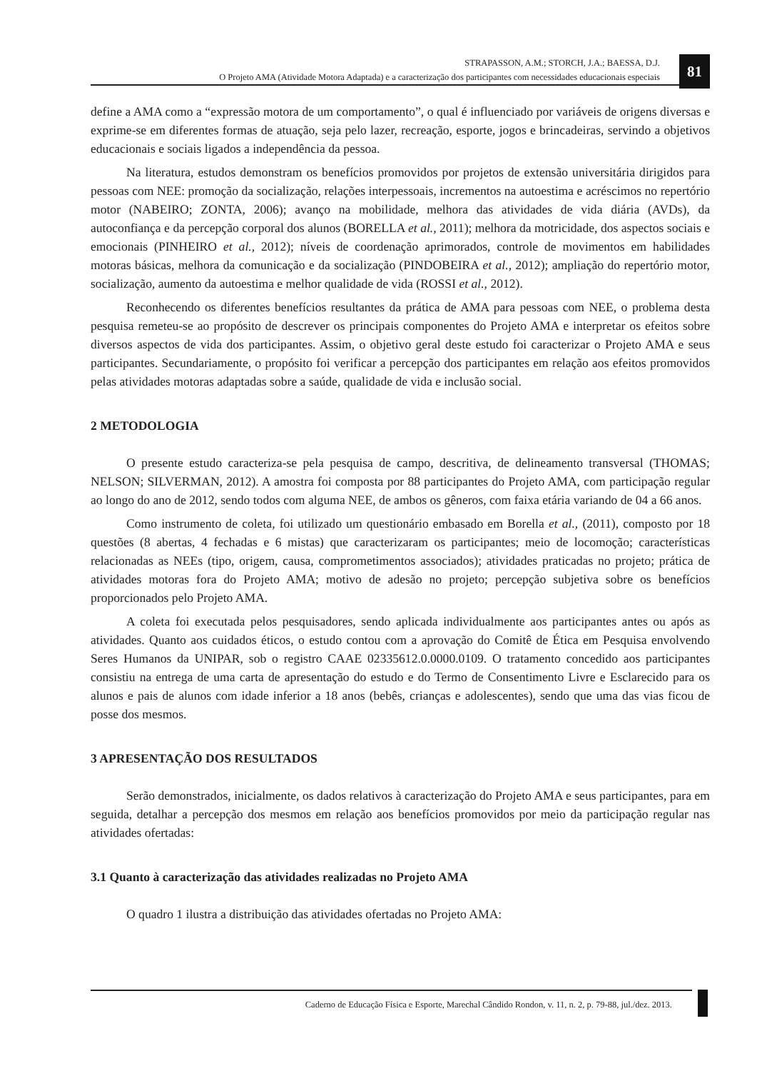STRAPASSON, A.M.; STORCH, J.A.; BAESSA, D.J.
O Projeto AMA (Atividade Motora Adaptada) e a caracterização dos participantes com necessidades educacionais especiais
81
define a AMA como a “expressão motora de um comportamento”, o qual é influenciado por variáveis de origens diversas e exprime-se em diferentes formas de atuação, seja pelo lazer, recreação, esporte, jogos e brincadeiras, servindo a objetivos educacionais e sociais ligados a independência da pessoa.
Na literatura, estudos demonstram os benefícios promovidos por projetos de extensão universitária dirigidos para pessoas com NEE: promoção da socialização, relações interpessoais, incrementos na autoestima e acréscimos no repertório motor (NABEIRO; ZONTA, 2006); avanço na mobilidade, melhora das atividades de vida diária (AVDs), da autoconfiança e da percepção corporal dos alunos (BORELLA et al., 2011); melhora da motricidade, dos aspectos sociais e emocionais (PINHEIRO et al., 2012); níveis de coordenação aprimorados, controle de movimentos em habilidades motoras básicas, melhora da comunicação e da socialização (PINDOBEIRA et al., 2012); ampliação do repertório motor, socialização, aumento da autoestima e melhor qualidade de vida (ROSSI et al., 2012).
Reconhecendo os diferentes benefícios resultantes da prática de AMA para pessoas com NEE, o problema desta pesquisa remeteu-se ao propósito de descrever os principais componentes do Projeto AMA e interpretar os efeitos sobre diversos aspectos de vida dos participantes. Assim, o objetivo geral deste estudo foi caracterizar o Projeto AMA e seus participantes. Secundariamente, o propósito foi verificar a percepção dos participantes em relação aos efeitos promovidos pelas atividades motoras adaptadas sobre a saúde, qualidade de vida e inclusão social.
2 METODOLOGIA
O presente estudo caracteriza-se pela pesquisa de campo, descritiva, de delineamento transversal (THOMAS; NELSON; SILVERMAN, 2012). A amostra foi composta por 88 participantes do Projeto AMA, com participação regular ao longo do ano de 2012, sendo todos com alguma NEE, de ambos os gêneros, com faixa etária variando de 04 a 66 anos.
Como instrumento de coleta, foi utilizado um questionário embasado em Borella et al., (2011), composto por 18 questões (8 abertas, 4 fechadas e 6 mistas) que caracterizaram os participantes; meio de locomoção; características relacionadas as NEEs (tipo, origem, causa, comprometimentos associados); atividades praticadas no projeto; prática de atividades motoras fora do Projeto AMA; motivo de adesão no projeto; percepção subjetiva sobre os benefícios proporcionados pelo Projeto AMA.
A coleta foi executada pelos pesquisadores, sendo aplicada individualmente aos participantes antes ou após as atividades. Quanto aos cuidados éticos, o estudo contou com a aprovação do Comitê de Ética em Pesquisa envolvendo Seres Humanos da UNIPAR, sob o registro CAAE 02335612.0.0000.0109. O tratamento concedido aos participantes consistiu na entrega de uma carta de apresentação do estudo e do Termo de Consentimento Livre e Esclarecido para os alunos e pais de alunos com idade inferior a 18 anos (bebês, crianças e adolescentes), sendo que uma das vias ficou de posse dos mesmos.
3 APRESENTAÇÃO DOS RESULTADOS
Serão demonstrados, inicialmente, os dados relativos à caracterização do Projeto AMA e seus participantes, para em seguida, detalhar a percepção dos mesmos em relação aos benefícios promovidos por meio da participação regular nas atividades ofertadas:
3.1 Quanto à caracterização das atividades realizadas no Projeto AMA
O quadro 1 ilustra a distribuição das atividades ofertadas no Projeto AMA:
Caderno de Educação Física e Esporte, Marechal Cândido Rondon, v. 11, n. 2, p. 79-88, jul./dez. 2013.